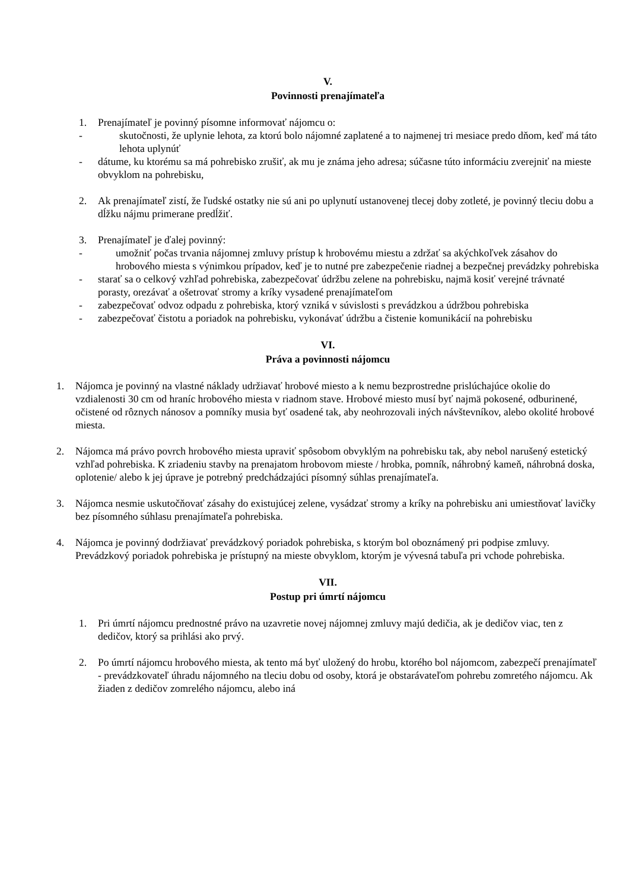V.
Povinnosti prenajímateľa
1. Prenajímateľ je povinný písomne informovať nájomcu o:
- skutočnosti, že uplynie lehota, za ktorú bolo nájomné zaplatené a to najmenej tri mesiace predo dňom, keď má táto lehota uplynúť
- dátume, ku ktorému sa má pohrebisko zrušiť, ak mu je známa jeho adresa; súčasne túto informáciu zverejniť na mieste obvyklom na pohrebisku,
2. Ak prenajímateľ zistí, že ľudské ostatky nie sú ani po uplynutí ustanovenej tlecej doby zotleté, je povinný tleciu dobu a dĺžku nájmu primerane predĺžiť.
3. Prenajímateľ je ďalej povinný:
- umožniť počas trvania nájomnej zmluvy prístup k hrobovému miestu a zdržať sa akýchkoľvek zásahov do hrobového miesta s výnimkou prípadov, keď je to nutné pre zabezpečenie riadnej a bezpečnej prevádzky pohrebiska
- starať sa o celkový vzhľad pohrebiska, zabezpečovať údržbu zelene na pohrebisku, najmä kosiť verejné trávnaté porasty, orezávať a ošetrovať stromy a kríky vysadené prenajímateľom
- zabezpečovať odvoz odpadu z pohrebiska, ktorý vzniká v súvislosti s prevádzkou a údržbou pohrebiska
- zabezpečovať čistotu a poriadok na pohrebisku, vykonávať údržbu a čistenie komunikácií na pohrebisku
VI.
Práva a povinnosti nájomcu
1. Nájomca je povinný na vlastné náklady udržiavať hrobové miesto a k nemu bezprostredne prislúchajúce okolie do vzdialenosti 30 cm od hraníc hrobového miesta v riadnom stave. Hrobové miesto musí byť najmä pokosené, odburinené, očistené od rôznych nánosov a pomníky musia byť osadené tak, aby neohrozovali iných návštevníkov, alebo okolité hrobové miesta.
2. Nájomca má právo povrch hrobového miesta upraviť spôsobom obvyklým na pohrebisku tak, aby nebol narušený estetický vzhľad pohrebiska. K zriadeniu stavby na prenajatom hrobovom mieste / hrobka, pomník, náhrobný kameň, náhrobná doska, oplotenie/ alebo k jej úprave je potrebný predchádzajúci písomný súhlas prenajímateľa.
3. Nájomca nesmie uskutočňovať zásahy do existujúcej zelene, vysádzať stromy a kríky na pohrebisku ani umiestňovať lavičky bez písomného súhlasu prenajímateľa pohrebiska.
4. Nájomca je povinný dodržiavať prevádzkový poriadok pohrebiska, s ktorým bol oboznámený pri podpise zmluvy. Prevádzkový poriadok pohrebiska je prístupný na mieste obvyklom, ktorým je vývesná tabuľa pri vchode pohrebiska.
VII.
Postup pri úmrtí nájomcu
1. Pri úmrtí nájomcu prednostné právo na uzavretie novej nájomnej zmluvy majú dedičia, ak je dedičov viac, ten z dedičov, ktorý sa prihlási ako prvý.
2. Po úmrtí nájomcu hrobového miesta, ak tento má byť uložený do hrobu, ktorého bol nájomcom, zabezpečí prenajímateľ - prevádzkovateľ úhradu nájomného na tleciu dobu od osoby, ktorá je obstarávateľom pohrebu zomretého nájomcu. Ak žiaden z dedičov zomrelého nájomcu, alebo iná